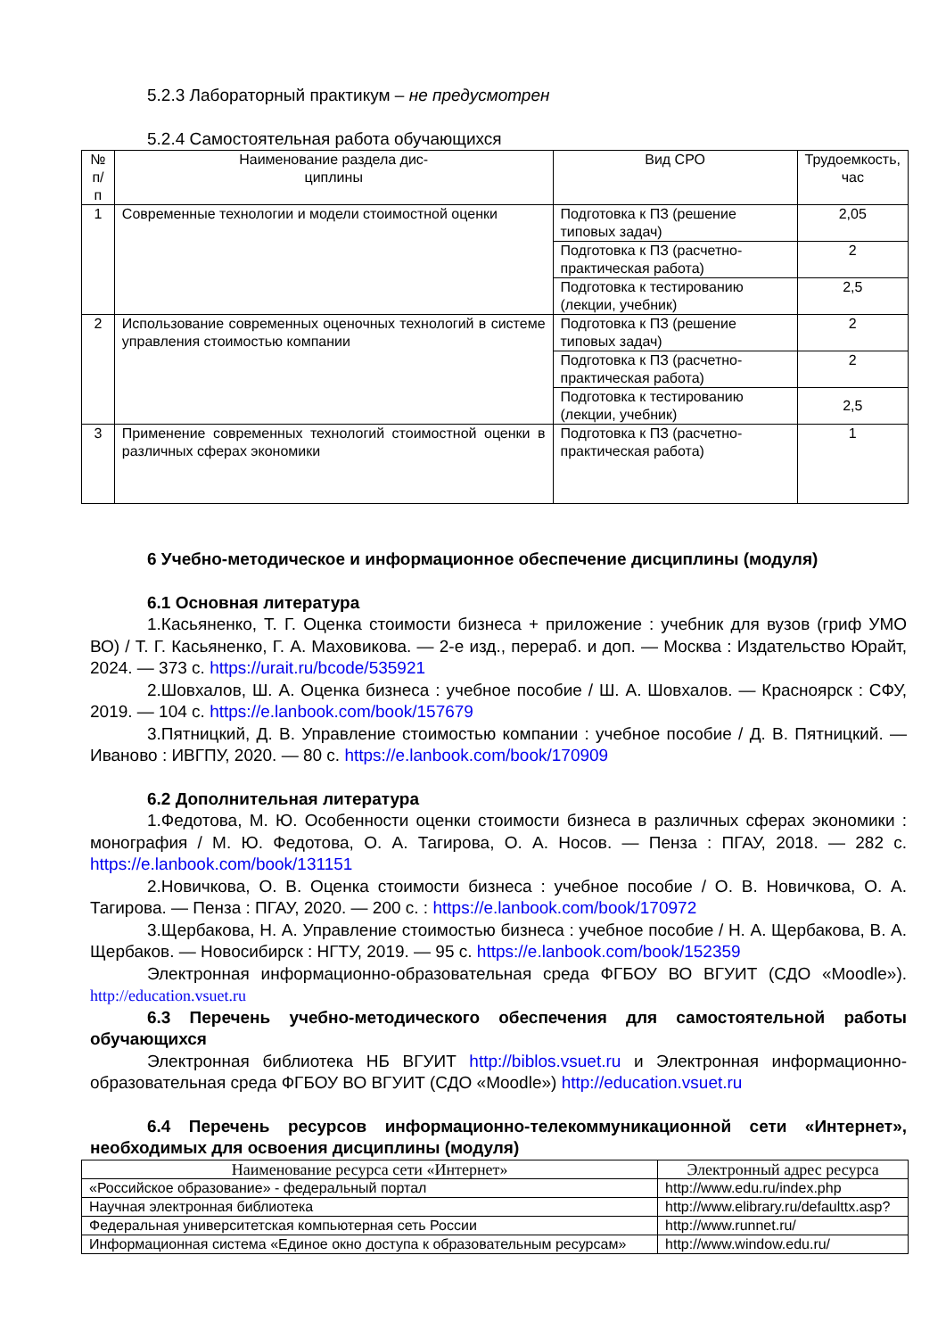5.2.3 Лабораторный практикум – не предусмотрен
5.2.4 Самостоятельная работа обучающихся
| № п/п | Наименование раздела дис- циплины | Вид СРО | Трудоемкость, час |
| --- | --- | --- | --- |
| 1 | Современные технологии и модели стоимостной оценки | Подготовка к ПЗ (решение типовых задач) | 2,05 |
| | | Подготовка к ПЗ (расчетно-практическая работа) | 2 |
| | | Подготовка к тестированию (лекции, учебник) | 2,5 |
| 2 | Использование современных оценочных технологий в системе управления стоимостью компании | Подготовка к ПЗ (решение типовых задач) | 2 |
| | | Подготовка к ПЗ (расчетно-практическая работа) | 2 |
| | | Подготовка к тестированию (лекции, учебник) | 2,5 |
| 3 | Применение современных технологий стоимостной оценки в различных сферах экономики | Подготовка к ПЗ (расчетно-практическая работа) | 1 |
6 Учебно-методическое и информационное обеспечение дисциплины (модуля)
6.1 Основная литература
1.Касьяненко, Т. Г. Оценка стоимости бизнеса + приложение : учебник для вузов (гриф УМО ВО) / Т. Г. Касьяненко, Г. А. Маховикова. — 2-е изд., перераб. и доп. — Москва : Издательство Юрайт, 2024. — 373 с. https://urait.ru/bcode/535921
2.Шовхалов, Ш. А. Оценка бизнеса : учебное пособие / Ш. А. Шовхалов. — Красноярск : СФУ, 2019. — 104 с. https://e.lanbook.com/book/157679
3.Пятницкий, Д. В. Управление стоимостью компании : учебное пособие / Д. В. Пятницкий. — Иваново : ИВГПУ, 2020. — 80 с. https://e.lanbook.com/book/170909
6.2 Дополнительная литература
1.Федотова, М. Ю. Особенности оценки стоимости бизнеса в различных сферах экономики : монография / М. Ю. Федотова, О. А. Тагирова, О. А. Носов. — Пенза : ПГАУ, 2018. — 282 с. https://e.lanbook.com/book/131151
2.Новичкова, О. В. Оценка стоимости бизнеса : учебное пособие / О. В. Новичкова, О. А. Тагирова. — Пенза : ПГАУ, 2020. — 200 с. : https://e.lanbook.com/book/170972
3.Щербакова, Н. А. Управление стоимостью бизнеса : учебное пособие / Н. А. Щербакова, В. А. Щербаков. — Новосибирск : НГТУ, 2019. — 95 с. https://e.lanbook.com/book/152359
Электронная информационно-образовательная среда ФГБОУ ВО ВГУИТ (СДО «Moodle»). http://education.vsuet.ru
6.3 Перечень учебно-методического обеспечения для самостоятельной работы обучающихся
Электронная библиотека НБ ВГУИТ http://biblos.vsuet.ru и Электронная информационно-образовательная среда ФГБОУ ВО ВГУИТ (СДО «Moodle») http://education.vsuet.ru
6.4 Перечень ресурсов информационно-телекоммуникационной сети «Интернет», необходимых для освоения дисциплины (модуля)
| Наименование ресурса сети «Интернет» | Электронный адрес ресурса |
| --- | --- |
| «Российское образование» - федеральный портал | http://www.edu.ru/index.php |
| Научная электронная библиотека | http://www.elibrary.ru/defaulttx.asp? |
| Федеральная университетская компьютерная сеть России | http://www.runnet.ru/ |
| Информационная система «Единое окно доступа к образовательным ресурсам» | http://www.window.edu.ru/ |